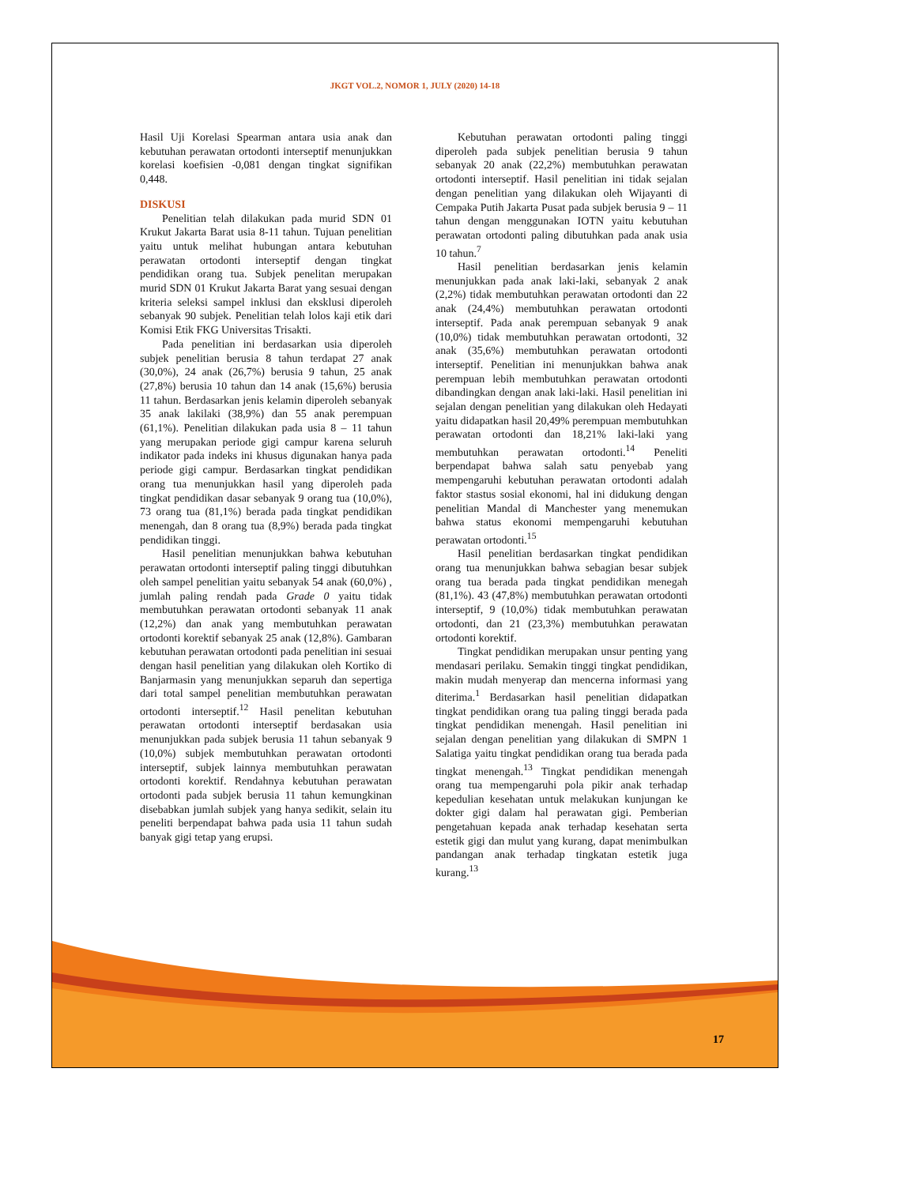JKGT VOL.2, NOMOR 1, JULY (2020) 14-18
Hasil Uji Korelasi Spearman antara usia anak dan kebutuhan perawatan ortodonti interseptif menunjukkan korelasi koefisien -0,081 dengan tingkat signifikan 0,448.
DISKUSI
Penelitian telah dilakukan pada murid SDN 01 Krukut Jakarta Barat usia 8-11 tahun. Tujuan penelitian yaitu untuk melihat hubungan antara kebutuhan perawatan ortodonti interseptif dengan tingkat pendidikan orang tua. Subjek penelitan merupakan murid SDN 01 Krukut Jakarta Barat yang sesuai dengan kriteria seleksi sampel inklusi dan eksklusi diperoleh sebanyak 90 subjek. Penelitian telah lolos kaji etik dari Komisi Etik FKG Universitas Trisakti.
Pada penelitian ini berdasarkan usia diperoleh subjek penelitian berusia 8 tahun terdapat 27 anak (30,0%), 24 anak (26,7%) berusia 9 tahun, 25 anak (27,8%) berusia 10 tahun dan 14 anak (15,6%) berusia 11 tahun. Berdasarkan jenis kelamin diperoleh sebanyak 35 anak lakilaki (38,9%) dan 55 anak perempuan (61,1%). Penelitian dilakukan pada usia 8 – 11 tahun yang merupakan periode gigi campur karena seluruh indikator pada indeks ini khusus digunakan hanya pada periode gigi campur. Berdasarkan tingkat pendidikan orang tua menunjukkan hasil yang diperoleh pada tingkat pendidikan dasar sebanyak 9 orang tua (10,0%), 73 orang tua (81,1%) berada pada tingkat pendidikan menengah, dan 8 orang tua (8,9%) berada pada tingkat pendidikan tinggi.
Hasil penelitian menunjukkan bahwa kebutuhan perawatan ortodonti interseptif paling tinggi dibutuhkan oleh sampel penelitian yaitu sebanyak 54 anak (60,0%) , jumlah paling rendah pada Grade 0 yaitu tidak membutuhkan perawatan ortodonti sebanyak 11 anak (12,2%) dan anak yang membutuhkan perawatan ortodonti korektif sebanyak 25 anak (12,8%). Gambaran kebutuhan perawatan ortodonti pada penelitian ini sesuai dengan hasil penelitian yang dilakukan oleh Kortiko di Banjarmasin yang menunjukkan separuh dan sepertiga dari total sampel penelitian membutuhkan perawatan ortodonti interseptif.<sup>12</sup> Hasil penelitan kebutuhan perawatan ortodonti interseptif berdasakan usia menunjukkan pada subjek berusia 11 tahun sebanyak 9 (10,0%) subjek membutuhkan perawatan ortodonti interseptif, subjek lainnya membutuhkan perawatan ortodonti korektif. Rendahnya kebutuhan perawatan ortodonti pada subjek berusia 11 tahun kemungkinan disebabkan jumlah subjek yang hanya sedikit, selain itu peneliti berpendapat bahwa pada usia 11 tahun sudah banyak gigi tetap yang erupsi.
Kebutuhan perawatan ortodonti paling tinggi diperoleh pada subjek penelitian berusia 9 tahun sebanyak 20 anak (22,2%) membutuhkan perawatan ortodonti interseptif. Hasil penelitian ini tidak sejalan dengan penelitian yang dilakukan oleh Wijayanti di Cempaka Putih Jakarta Pusat pada subjek berusia 9 – 11 tahun dengan menggunakan IOTN yaitu kebutuhan perawatan ortodonti paling dibutuhkan pada anak usia 10 tahun.<sup>7</sup>
Hasil penelitian berdasarkan jenis kelamin menunjukkan pada anak laki-laki, sebanyak 2 anak (2,2%) tidak membutuhkan perawatan ortodonti dan 22 anak (24,4%) membutuhkan perawatan ortodonti interseptif. Pada anak perempuan sebanyak 9 anak (10,0%) tidak membutuhkan perawatan ortodonti, 32 anak (35,6%) membutuhkan perawatan ortodonti interseptif. Penelitian ini menunjukkan bahwa anak perempuan lebih membutuhkan perawatan ortodonti dibandingkan dengan anak laki-laki. Hasil penelitian ini sejalan dengan penelitian yang dilakukan oleh Hedayati yaitu didapatkan hasil 20,49% perempuan membutuhkan perawatan ortodonti dan 18,21% laki-laki yang membutuhkan perawatan ortodonti.<sup>14</sup> Peneliti berpendapat bahwa salah satu penyebab yang mempengaruhi kebutuhan perawatan ortodonti adalah faktor stastus sosial ekonomi, hal ini didukung dengan penelitian Mandal di Manchester yang menemukan bahwa status ekonomi mempengaruhi kebutuhan perawatan ortodonti.<sup>15</sup>
Hasil penelitian berdasarkan tingkat pendidikan orang tua menunjukkan bahwa sebagian besar subjek orang tua berada pada tingkat pendidikan menegah (81,1%). 43 (47,8%) membutuhkan perawatan ortodonti interseptif, 9 (10,0%) tidak membutuhkan perawatan ortodonti, dan 21 (23,3%) membutuhkan perawatan ortodonti korektif.
Tingkat pendidikan merupakan unsur penting yang mendasari perilaku. Semakin tinggi tingkat pendidikan, makin mudah menyerap dan mencerna informasi yang diterima.<sup>1</sup> Berdasarkan hasil penelitian didapatkan tingkat pendidikan orang tua paling tinggi berada pada tingkat pendidikan menengah. Hasil penelitian ini sejalan dengan penelitian yang dilakukan di SMPN 1 Salatiga yaitu tingkat pendidikan orang tua berada pada tingkat menengah.<sup>13</sup> Tingkat pendidikan menengah orang tua mempengaruhi pola pikir anak terhadap kepedulian kesehatan untuk melakukan kunjungan ke dokter gigi dalam hal perawatan gigi. Pemberian pengetahuan kepada anak terhadap kesehatan serta estetik gigi dan mulut yang kurang, dapat menimbulkan pandangan anak terhadap tingkatan estetik juga kurang.<sup>13</sup>
17